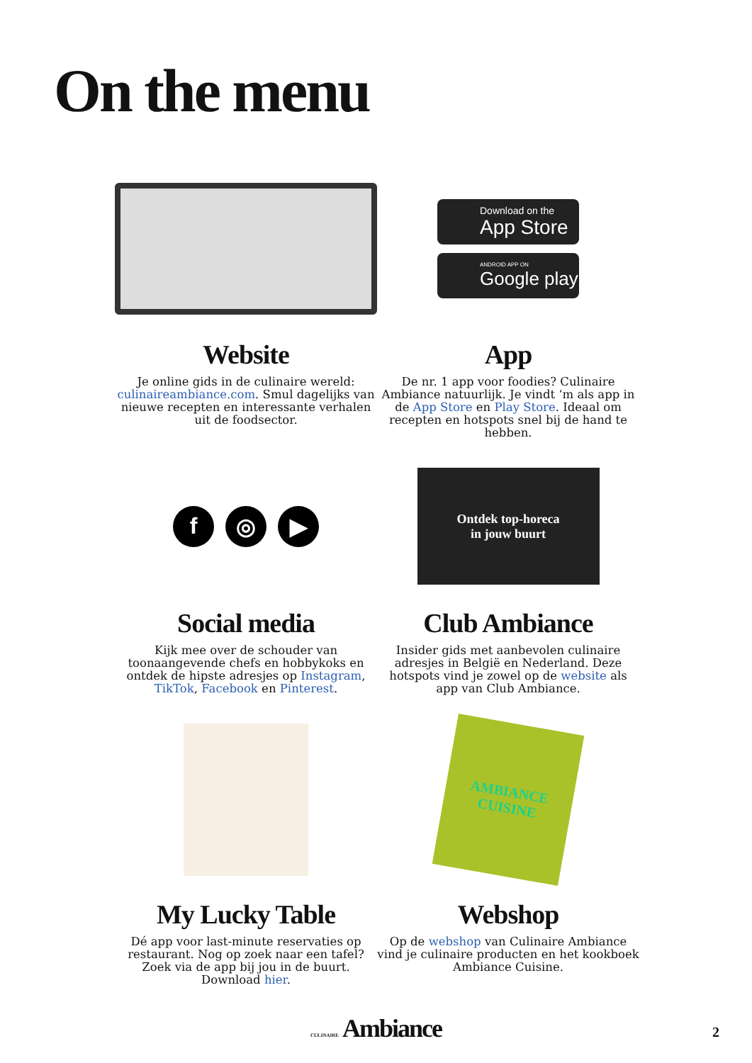On the menu
Website
Je online gids in de culinaire wereld: culinaireambiance.com. Smul dagelijks van nieuwe recepten en interessante verhalen uit de foodsector.
Download on the
App Store
ANDROID APP ON
Google play
App
De nr. 1 app voor foodies? Culinaire Ambiance natuurlijk. Je vindt ‘m als app in de App Store en Play Store. Ideaal om recepten en hotspots snel bij de hand te hebben.
f ◎ ▶
Social media
Kijk mee over de schouder van toonaangevende chefs en hobbykoks en ontdek de hipste adresjes op Instagram, TikTok, Facebook en Pinterest.
Ontdek top-horeca
in jouw buurt
Club Ambiance
Insider gids met aanbevolen culinaire adresjes in België en Nederland. Deze hotspots vind je zowel op de website als app van Club Ambiance.
My Lucky Table
Dé app voor last-minute reservaties op restaurant. Nog op zoek naar een tafel? Zoek via de app bij jou in de buurt. Download hier.
AMBIANCE
CUISINE
Webshop
Op de webshop van Culinaire Ambiance vind je culinaire producten en het kookboek Ambiance Cuisine.
CULINAIRE Ambiance 2